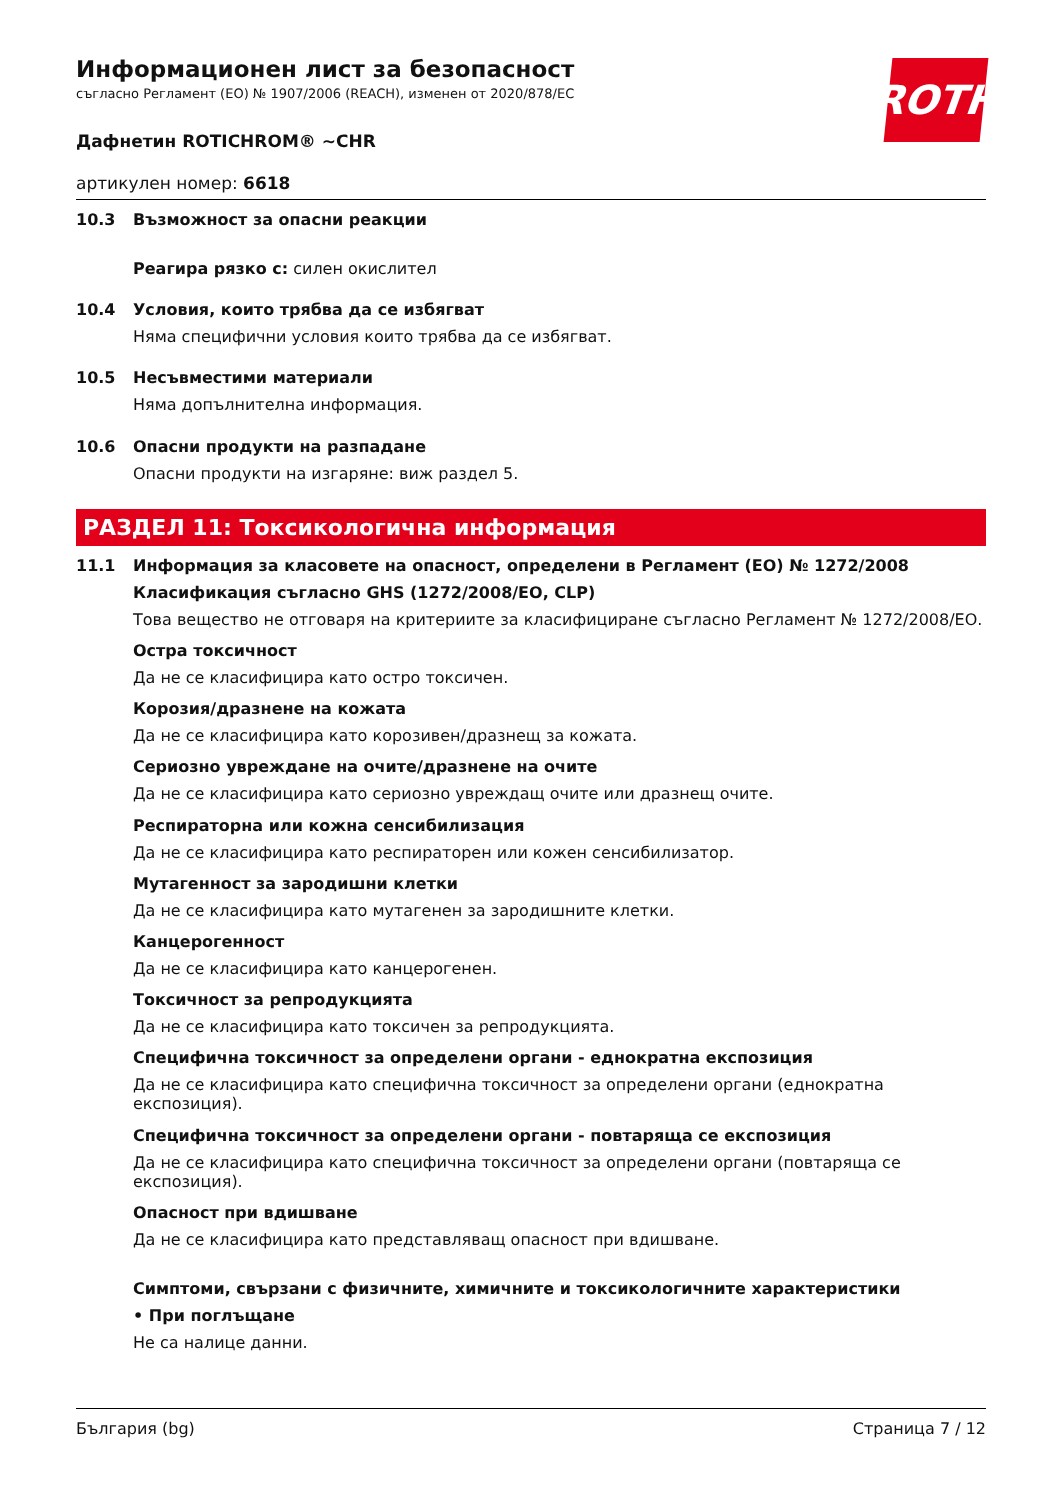ROTH
Информационен лист за безопасност
съгласно Регламент (ЕО) № 1907/2006 (REACH), изменен от 2020/878/ЕС
Дафнетин ROTICHROM® ~CHR
артикулен номер: 6618
10.3 Възможност за опасни реакции
Реагира рязко с: силен окислител
10.4 Условия, които трябва да се избягват
Няма специфични условия които трябва да се избягват.
10.5 Несъвместими материали
Няма допълнителна информация.
10.6 Опасни продукти на разпадане
Опасни продукти на изгаряне: виж раздел 5.
РАЗДЕЛ 11: Токсикологична информация
11.1 Информация за класовете на опасност, определени в Регламент (ЕО) № 1272/2008
Класификация съгласно GHS (1272/2008/ЕО, CLP)
Това вещество не отговаря на критериите за класифициране съгласно Регламент № 1272/2008/ЕО.
Остра токсичност
Да не се класифицира като остро токсичен.
Корозия/дразнене на кожата
Да не се класифицира като корозивен/дразнещ за кожата.
Сериозно увреждане на очите/дразнене на очите
Да не се класифицира като сериозно увреждащ очите или дразнещ очите.
Респираторна или кожна сенсибилизация
Да не се класифицира като респираторен или кожен сенсибилизатор.
Мутагенност за зародишни клетки
Да не се класифицира като мутагенен за зародишните клетки.
Канцерогенност
Да не се класифицира като канцерогенен.
Токсичност за репродукцията
Да не се класифицира като токсичен за репродукцията.
Специфична токсичност за определени органи - еднократна експозиция
Да не се класифицира като специфична токсичност за определени органи (еднократна експозиция).
Специфична токсичност за определени органи - повтаряща се експозиция
Да не се класифицира като специфична токсичност за определени органи (повтаряща се експозиция).
Опасност при вдишване
Да не се класифицира като представляващ опасност при вдишване.
Симптоми, свързани с физичните, химичните и токсикологичните характеристики
• При поглъщане
Не са налице данни.
България (bg) Страница 7 / 12